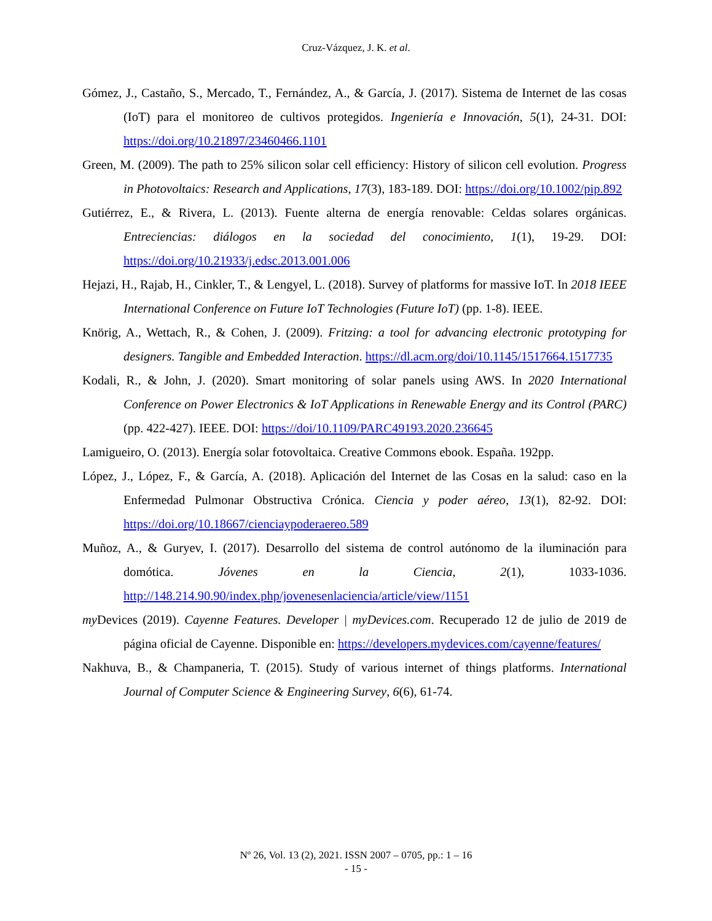Cruz-Vázquez, J. K. et al.
Gómez, J., Castaño, S., Mercado, T., Fernández, A., & García, J. (2017). Sistema de Internet de las cosas (IoT) para el monitoreo de cultivos protegidos. Ingeniería e Innovación, 5(1), 24-31. DOI: https://doi.org/10.21897/23460466.1101
Green, M. (2009). The path to 25% silicon solar cell efficiency: History of silicon cell evolution. Progress in Photovoltaics: Research and Applications, 17(3), 183-189. DOI: https://doi.org/10.1002/pip.892
Gutiérrez, E., & Rivera, L. (2013). Fuente alterna de energía renovable: Celdas solares orgánicas. Entreciencias: diálogos en la sociedad del conocimiento, 1(1), 19-29. DOI: https://doi.org/10.21933/j.edsc.2013.001.006
Hejazi, H., Rajab, H., Cinkler, T., & Lengyel, L. (2018). Survey of platforms for massive IoT. In 2018 IEEE International Conference on Future IoT Technologies (Future IoT) (pp. 1-8). IEEE.
Knörig, A., Wettach, R., & Cohen, J. (2009). Fritzing: a tool for advancing electronic prototyping for designers. Tangible and Embedded Interaction. https://dl.acm.org/doi/10.1145/1517664.1517735
Kodali, R., & John, J. (2020). Smart monitoring of solar panels using AWS. In 2020 International Conference on Power Electronics & IoT Applications in Renewable Energy and its Control (PARC) (pp. 422-427). IEEE. DOI: https://doi/10.1109/PARC49193.2020.236645
Lamigueiro, O. (2013). Energía solar fotovoltaica. Creative Commons ebook. España. 192pp.
López, J., López, F., & García, A. (2018). Aplicación del Internet de las Cosas en la salud: caso en la Enfermedad Pulmonar Obstructiva Crónica. Ciencia y poder aéreo, 13(1), 82-92. DOI: https://doi.org/10.18667/cienciaypoderaereo.589
Muñoz, A., & Guryev, I. (2017). Desarrollo del sistema de control autónomo de la iluminación para domótica. Jóvenes en la Ciencia, 2(1), 1033-1036. http://148.214.90.90/index.php/jovenesenlaciencia/article/view/1151
my Devices (2019). Cayenne Features. Developer | myDevices.com. Recuperado 12 de julio de 2019 de página oficial de Cayenne. Disponible en: https://developers.mydevices.com/cayenne/features/
Nakhuva, B., & Champaneria, T. (2015). Study of various internet of things platforms. International Journal of Computer Science & Engineering Survey, 6(6), 61-74.
Nº 26, Vol. 13 (2), 2021. ISSN 2007 – 0705, pp.: 1 – 16
- 15 -